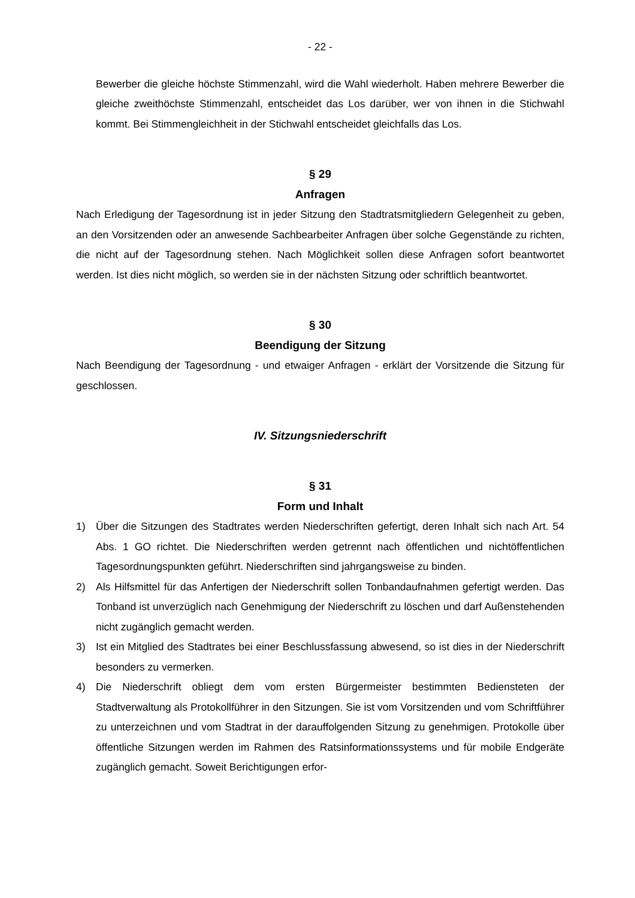- 22 -
Bewerber die gleiche höchste Stimmenzahl, wird die Wahl wiederholt. Haben mehrere Bewerber die gleiche zweithöchste Stimmenzahl, entscheidet das Los darüber, wer von ihnen in die Stichwahl kommt. Bei Stimmengleichheit in der Stichwahl entscheidet gleichfalls das Los.
§ 29
Anfragen
Nach Erledigung der Tagesordnung ist in jeder Sitzung den Stadtratsmitgliedern Gelegenheit zu geben, an den Vorsitzenden oder an anwesende Sachbearbeiter Anfragen über solche Gegenstände zu richten, die nicht auf der Tagesordnung stehen. Nach Möglichkeit sollen diese Anfragen sofort beantwortet werden. Ist dies nicht möglich, so werden sie in der nächsten Sitzung oder schriftlich beantwortet.
§ 30
Beendigung der Sitzung
Nach Beendigung der Tagesordnung - und etwaiger Anfragen - erklärt der Vorsitzende die Sitzung für geschlossen.
IV. Sitzungsniederschrift
§ 31
Form und Inhalt
1) Über die Sitzungen des Stadtrates werden Niederschriften gefertigt, deren Inhalt sich nach Art. 54 Abs. 1 GO richtet. Die Niederschriften werden getrennt nach öffentlichen und nichtöffentlichen Tagesordnungspunkten geführt. Niederschriften sind jahrgangsweise zu binden.
2) Als Hilfsmittel für das Anfertigen der Niederschrift sollen Tonbandaufnahmen gefertigt werden. Das Tonband ist unverzüglich nach Genehmigung der Niederschrift zu löschen und darf Außenstehenden nicht zugänglich gemacht werden.
3) Ist ein Mitglied des Stadtrates bei einer Beschlussfassung abwesend, so ist dies in der Niederschrift besonders zu vermerken.
4) Die Niederschrift obliegt dem vom ersten Bürgermeister bestimmten Bediensteten der Stadtverwaltung als Protokollführer in den Sitzungen. Sie ist vom Vorsitzenden und vom Schriftführer zu unterzeichnen und vom Stadtrat in der darauffolgenden Sitzung zu genehmigen. Protokolle über öffentliche Sitzungen werden im Rahmen des Ratsinformationssystems und für mobile Endgeräte zugänglich gemacht. Soweit Berichtigungen erfor-